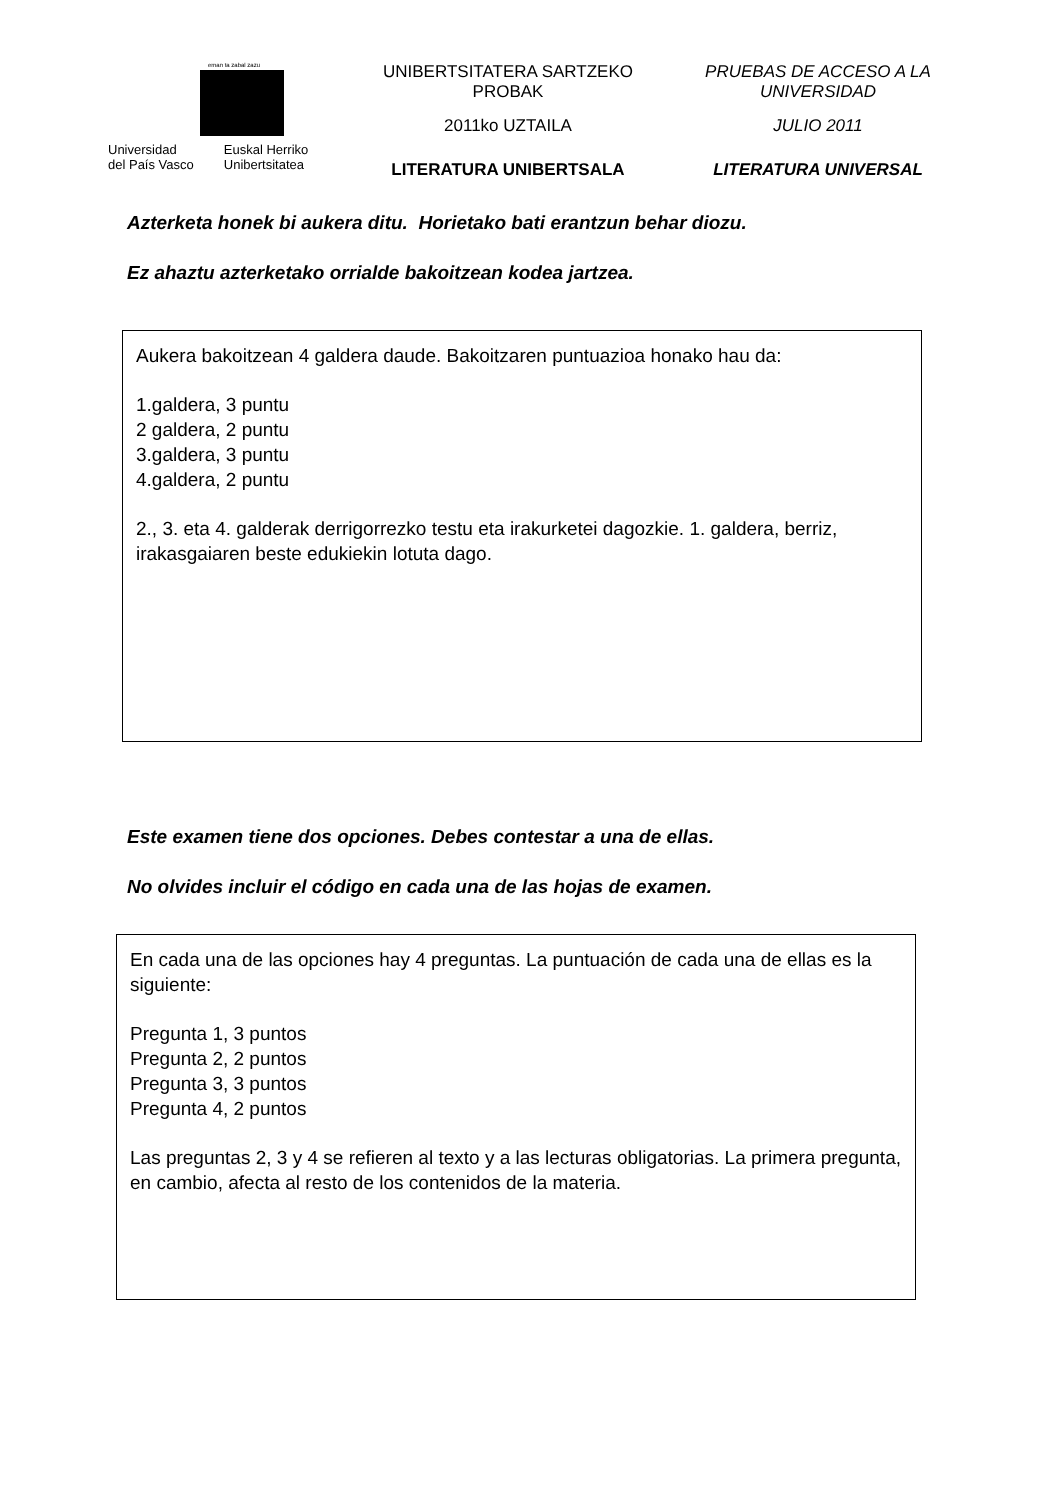eman ta zabal zazu
Universidad
del País Vasco
Euskal Herriko
Unibertsitatea
UNIBERTSITATERA SARTZEKO
PROBAK
2011ko UZTAILA
LITERATURA UNIBERTSALA
PRUEBAS DE ACCESO A LA
UNIVERSIDAD
JULIO 2011
LITERATURA UNIVERSAL
Azterketa honek bi aukera ditu. Horietako bati erantzun behar diozu.
Ez ahaztu azterketako orrialde bakoitzean kodea jartzea.
Aukera bakoitzean 4 galdera daude. Bakoitzaren puntuazioa honako hau da:
1.galdera, 3 puntu
2 galdera, 2 puntu
3.galdera, 3 puntu
4.galdera, 2 puntu
2., 3. eta 4. galderak derrigorrezko testu eta irakurketei dagozkie. 1. galdera, berriz, irakasgaiaren beste edukiekin lotuta dago.
Este examen tiene dos opciones. Debes contestar a una de ellas.
No olvides incluir el código en cada una de las hojas de examen.
En cada una de las opciones hay 4 preguntas. La puntuación de cada una de ellas es la siguiente:
Pregunta 1, 3 puntos
Pregunta 2, 2 puntos
Pregunta 3, 3 puntos
Pregunta 4, 2 puntos
Las preguntas 2, 3 y 4 se refieren al texto y a las lecturas obligatorias. La primera pregunta, en cambio, afecta al resto de los contenidos de la materia.